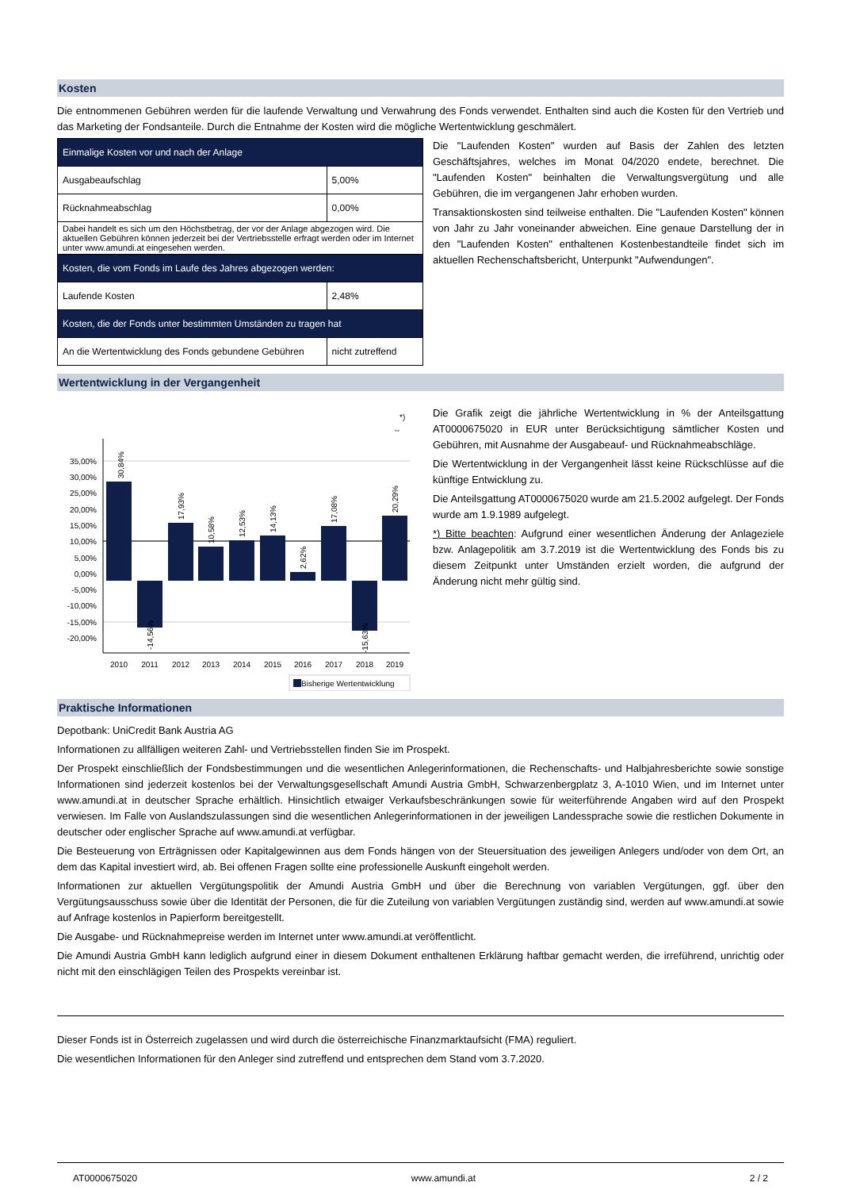Kosten
Die entnommenen Gebühren werden für die laufende Verwaltung und Verwahrung des Fonds verwendet. Enthalten sind auch die Kosten für den Vertrieb und das Marketing der Fondsanteile. Durch die Entnahme der Kosten wird die mögliche Wertentwicklung geschmälert.
| Einmalige Kosten vor und nach der Anlage | |
| Ausgabeaufschlag | 5,00% |
| Rücknahmeabschlag | 0,00% |
| Dabei handelt es sich um den Höchstbetrag, der vor der Anlage abgezogen wird. Die aktuellen Gebühren können jederzeit bei der Vertriebsstelle erfragt werden oder im Internet unter www.amundi.at eingesehen werden. | |
| Kosten, die vom Fonds im Laufe des Jahres abgezogen werden: | |
| Laufende Kosten | 2,48% |
| Kosten, die der Fonds unter bestimmten Umständen zu tragen hat | |
| An die Wertentwicklung des Fonds gebundene Gebühren | nicht zutreffend |
Die "Laufenden Kosten" wurden auf Basis der Zahlen des letzten Geschäftsjahres, welches im Monat 04/2020 endete, berechnet. Die "Laufenden Kosten" beinhalten die Verwaltungsvergütung und alle Gebühren, die im vergangenen Jahr erhoben wurden.
Transaktionskosten sind teilweise enthalten. Die "Laufenden Kosten" können von Jahr zu Jahr voneinander abweichen. Eine genaue Darstellung der in den "Laufenden Kosten" enthaltenen Kostenbestandteile findet sich im aktuellen Rechenschaftsbericht, Unterpunkt "Aufwendungen".
Wertentwicklung in der Vergangenheit
*)
⇔
35,00%
30,00%
25,00%
20,00%
15,00%
10,00%
5,00%
0,00%
-5,00%
-10,00%
-15,00%
-20,00%
2010
2011
2012
2013
2014
2015
2016
2017
2018
2019
30,84%
-14,56%
17,93%
10,58%
12,53%
14,13%
2,62%
17,08%
-15,63%
20,29%
Bisherige Wertentwicklung
Die Grafik zeigt die jährliche Wertentwicklung in % der Anteilsgattung AT0000675020 in EUR unter Berücksichtigung sämtlicher Kosten und Gebühren, mit Ausnahme der Ausgabeauf- und Rücknahmeabschläge.
Die Wertentwicklung in der Vergangenheit lässt keine Rückschlüsse auf die künftige Entwicklung zu.
Die Anteilsgattung AT0000675020 wurde am 21.5.2002 aufgelegt. Der Fonds wurde am 1.9.1989 aufgelegt.
*) Bitte beachten: Aufgrund einer wesentlichen Änderung der Anlageziele bzw. Anlagepolitik am 3.7.2019 ist die Wertentwicklung des Fonds bis zu diesem Zeitpunkt unter Umständen erzielt worden, die aufgrund der Änderung nicht mehr gültig sind.
Praktische Informationen
Depotbank: UniCredit Bank Austria AG
Informationen zu allfälligen weiteren Zahl- und Vertriebsstellen finden Sie im Prospekt.
Der Prospekt einschließlich der Fondsbestimmungen und die wesentlichen Anlegerinformationen, die Rechenschafts- und Halbjahresberichte sowie sonstige Informationen sind jederzeit kostenlos bei der Verwaltungsgesellschaft Amundi Austria GmbH, Schwarzenbergplatz 3, A-1010 Wien, und im Internet unter www.amundi.at in deutscher Sprache erhältlich. Hinsichtlich etwaiger Verkaufsbeschränkungen sowie für weiterführende Angaben wird auf den Prospekt verwiesen. Im Falle von Auslandszulassungen sind die wesentlichen Anlegerinformationen in der jeweiligen Landessprache sowie die restlichen Dokumente in deutscher oder englischer Sprache auf www.amundi.at verfügbar.
Die Besteuerung von Erträgnissen oder Kapitalgewinnen aus dem Fonds hängen von der Steuersituation des jeweiligen Anlegers und/oder von dem Ort, an dem das Kapital investiert wird, ab. Bei offenen Fragen sollte eine professionelle Auskunft eingeholt werden.
Informationen zur aktuellen Vergütungspolitik der Amundi Austria GmbH und über die Berechnung von variablen Vergütungen, ggf. über den Vergütungsausschuss sowie über die Identität der Personen, die für die Zuteilung von variablen Vergütungen zuständig sind, werden auf www.amundi.at sowie auf Anfrage kostenlos in Papierform bereitgestellt.
Die Ausgabe- und Rücknahmepreise werden im Internet unter www.amundi.at veröffentlicht.
Die Amundi Austria GmbH kann lediglich aufgrund einer in diesem Dokument enthaltenen Erklärung haftbar gemacht werden, die irreführend, unrichtig oder nicht mit den einschlägigen Teilen des Prospekts vereinbar ist.
Dieser Fonds ist in Österreich zugelassen und wird durch die österreichische Finanzmarktaufsicht (FMA) reguliert.
Die wesentlichen Informationen für den Anleger sind zutreffend und entsprechen dem Stand vom 3.7.2020.
AT0000675020 www.amundi.at 2 / 2